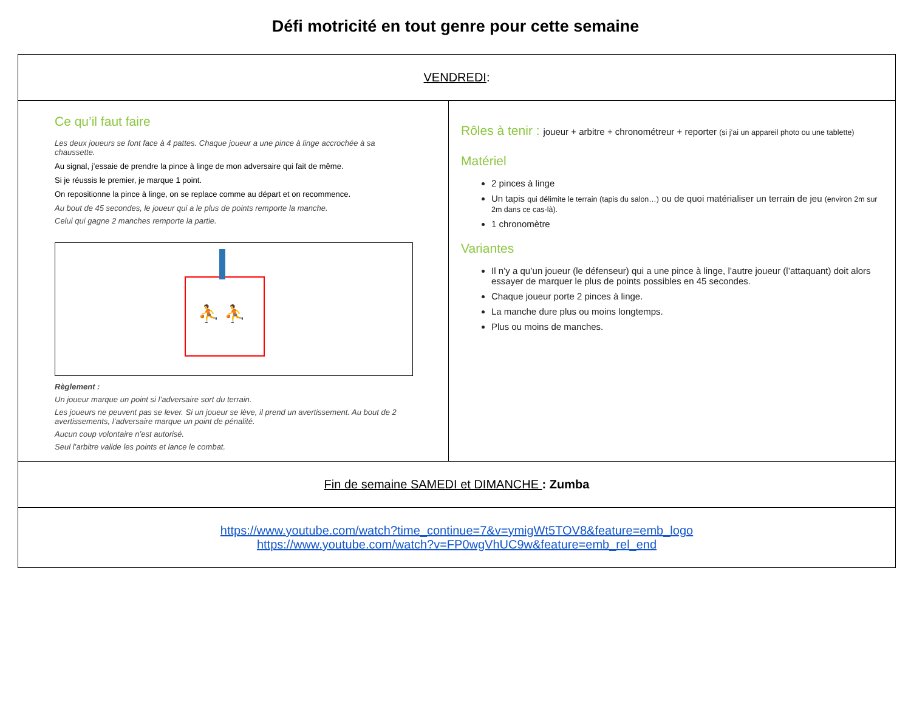Défi motricité en tout genre pour cette semaine
| VENDREDI : | |
| Ce qu’il faut faire Les deux joueurs se font face à 4 pattes. Chaque joueur a une pince à linge accrochée à sa chaussette. Au signal, j’essaie de prendre la pince à linge de mon adversaire qui fait de même. Si je réussis le premier, je marque 1 point. On repositionne la pince à linge, on se replace comme au départ et on recommence. Au bout de 45 secondes, le joueur qui a le plus de points remporte la manche. Celui qui gagne 2 manches remporte la partie. ⛹ ⛹ Règlement : Un joueur marque un point si l’adversaire sort du terrain. Les joueurs ne peuvent pas se lever. Si un joueur se lève, il prend un avertissement. Au bout de 2 avertissements, l’adversaire marque un point de pénalité. Aucun coup volontaire n’est autorisé. Seul l’arbitre valide les points et lance le combat. | Rôles à tenir : joueur + arbitre + chronométreur + reporter (si j’ai un appareil photo ou une tablette) Matériel 2 pinces à linge Un tapis qui délimite le terrain (tapis du salon…) ou de quoi matérialiser un terrain de jeu (environ 2m sur 2m dans ce cas-là). 1 chronomètre Variantes Il n’y a qu’un joueur (le défenseur) qui a une pince à linge, l’autre joueur (l’attaquant) doit alors essayer de marquer le plus de points possibles en 45 secondes. Chaque joueur porte 2 pinces à linge. La manche dure plus ou moins longtemps. Plus ou moins de manches. |
| Fin de semaine SAMEDI et DIMANCHE : Zumba | |
| https://www.youtube.com/watch?time_continue=7&v=ymigWt5TOV8&feature=emb_logo https://www.youtube.com/watch?v=FP0wgVhUC9w&feature=emb_rel_end | |